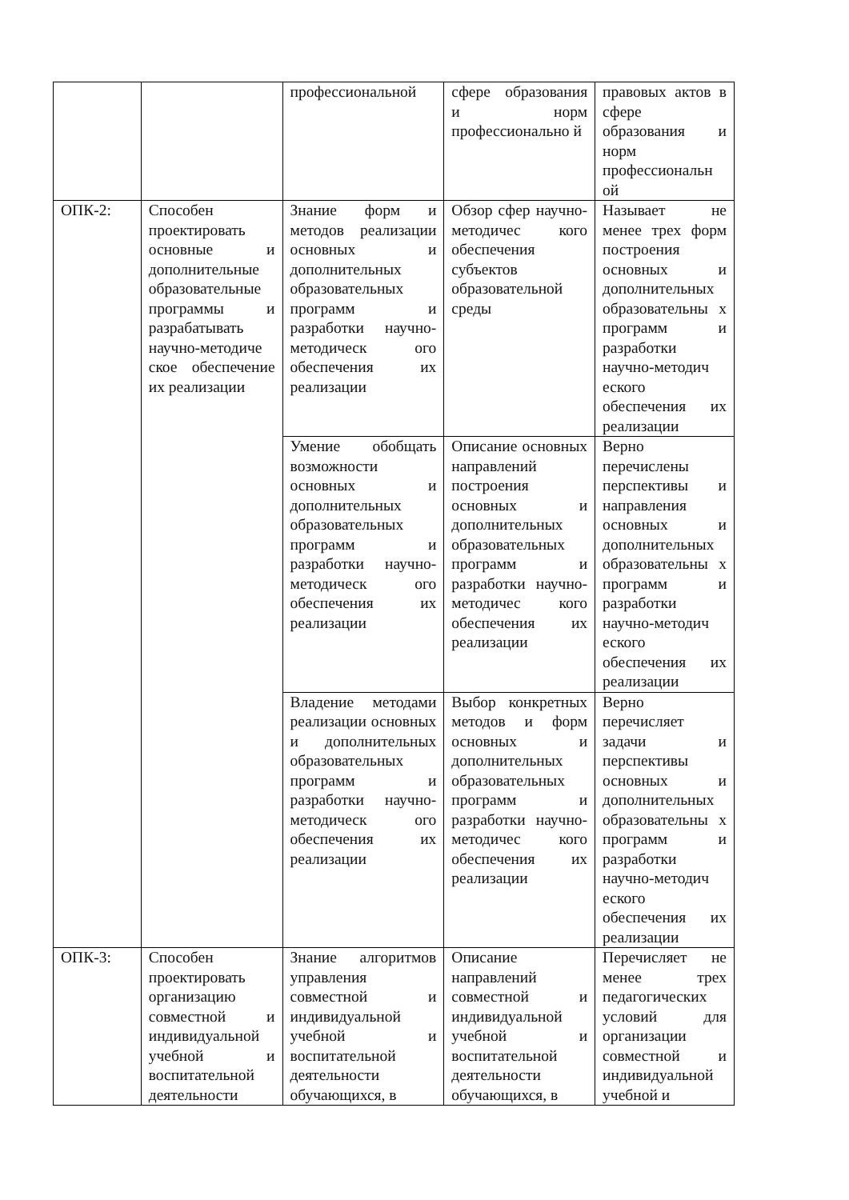| | | профессиональной | сфере образования и норм профессионально й | правовых актов в сфере образования и норм профессиональн ой |
| ОПК-2: | Способен проектировать основные и дополнительные образовательные программы и разрабатывать научно-методиче ское обеспечение их реализации | Знание форм и методов реализации основных и дополнительных образовательных программ и разработки научно-методическ ого обеспечения их реализации | Обзор сфер научно-методичес кого обеспечения субъектов образовательной среды | Называет не менее трех форм построения основных и дополнительных образовательны х программ и разработки научно-методич еского обеспечения их реализации |
| | | Умение обобщать возможности основных и дополнительных образовательных программ и разработки научно-методическ ого обеспечения их реализации | Описание основных направлений построения основных и дополнительных образовательных программ и разработки научно-методичес кого обеспечения их реализации | Верно перечислены перспективы и направления основных и дополнительных образовательны х программ и разработки научно-методич еского обеспечения их реализации |
| | | Владение методами реализации основных и дополнительных образовательных программ и разработки научно-методическ ого обеспечения их реализации | Выбор конкретных методов и форм основных и дополнительных образовательных программ и разработки научно-методичес кого обеспечения их реализации | Верно перечисляет задачи и перспективы основных и дополнительных образовательны х программ и разработки научно-методич еского обеспечения их реализации |
| ОПК-3: | Способен проектировать организацию совместной и индивидуальной учебной и воспитательной деятельности | Знание алгоритмов управления совместной и индивидуальной учебной и воспитательной деятельности обучающихся, в | Описание направлений совместной и индивидуальной учебной и воспитательной деятельности обучающихся, в | Перечисляет не менее трех педагогических условий для организации совместной и индивидуальной учебной и |